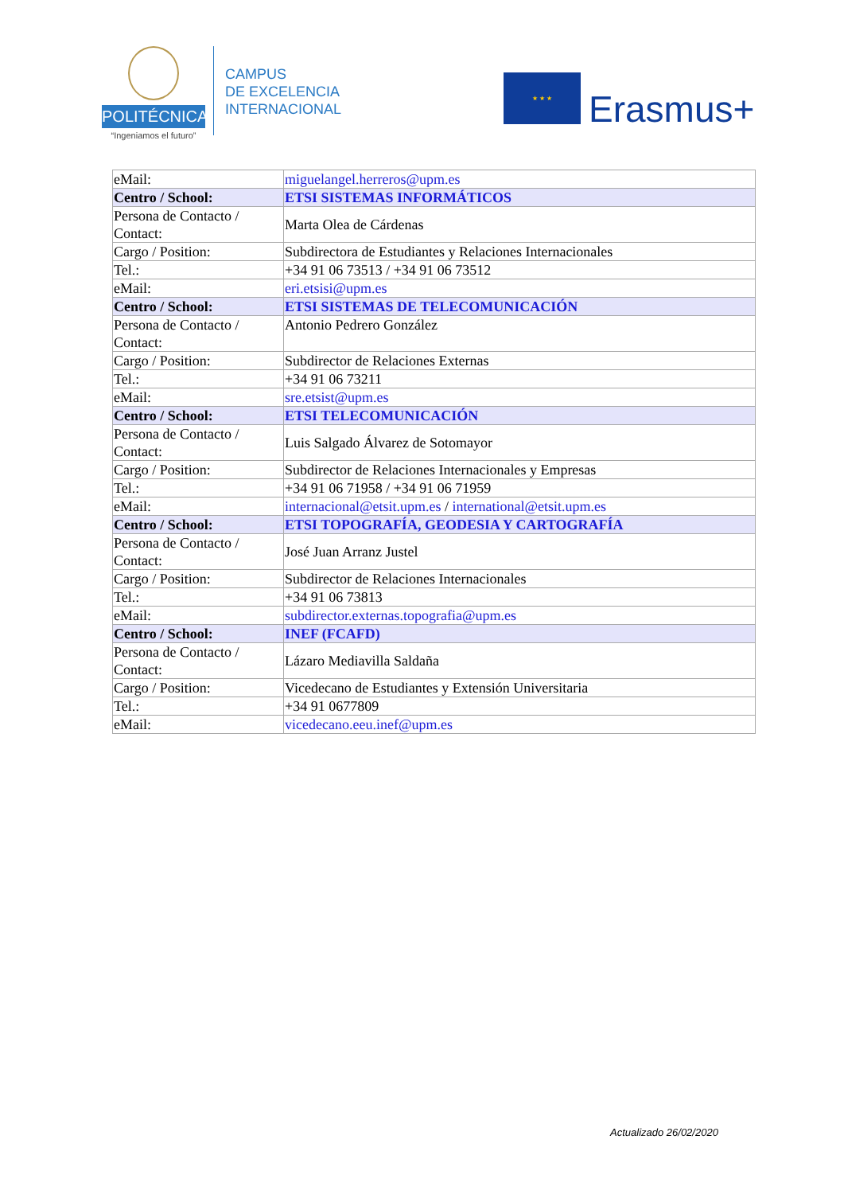POLITÉCNICA
“Ingeniamos el futuro”
CAMPUS
DE EXCELENCIA
INTERNACIONAL
★ ★ ★
Erasmus+
| eMail: | miguelangel.herreros@upm.es |
| Centro / School: | ETSI SISTEMAS INFORMÁTICOS |
| Persona de Contacto / Contact: | Marta Olea de Cárdenas |
| Cargo / Position: | Subdirectora de Estudiantes y Relaciones Internacionales |
| Tel.: | +34 91 06 73513 / +34 91 06 73512 |
| eMail: | eri.etsisi@upm.es |
| Centro / School: | ETSI SISTEMAS DE TELECOMUNICACIÓN |
| Persona de Contacto / Contact: | Antonio Pedrero González |
| Cargo / Position: | Subdirector de Relaciones Externas |
| Tel.: | +34 91 06 73211 |
| eMail: | sre.etsist@upm.es |
| Centro / School: | ETSI TELECOMUNICACIÓN |
| Persona de Contacto / Contact: | Luis Salgado Álvarez de Sotomayor |
| Cargo / Position: | Subdirector de Relaciones Internacionales y Empresas |
| Tel.: | +34 91 06 71958 / +34 91 06 71959 |
| eMail: | internacional@etsit.upm.es / international@etsit.upm.es |
| Centro / School: | ETSI TOPOGRAFÍA, GEODESIA Y CARTOGRAFÍA |
| Persona de Contacto / Contact: | José Juan Arranz Justel |
| Cargo / Position: | Subdirector de Relaciones Internacionales |
| Tel.: | +34 91 06 73813 |
| eMail: | subdirector.externas.topografia@upm.es |
| Centro / School: | INEF (FCAFD) |
| Persona de Contacto / Contact: | Lázaro Mediavilla Saldaña |
| Cargo / Position: | Vicedecano de Estudiantes y Extensión Universitaria |
| Tel.: | +34 91 0677809 |
| eMail: | vicedecano.eeu.inef@upm.es |
Actualizado 26/02/2020